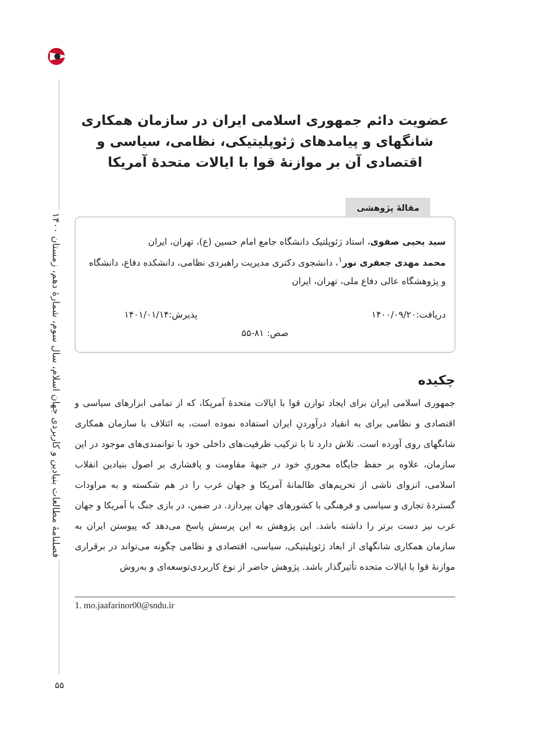فصلنامهٔ مطالعات بنیادین و کاربردی جهان اسلام، سال سوم، شمارهٔ دهم، زمستان ۱۴۰۰
۵۵
عضویت دائم جمهوری اسلامی ایران در سازمان همکاری شانگهای و پیامدهای ژئوپلیتیکی، نظامی، سیاسی و اقتصادی آن بر موازنهٔ قوا با ایالات متحدهٔ آمریکا
مقالهٔ پژوهشی
سید یحیی صفوی، استاد ژئوپلتیک دانشگاه جامع امام حسین (ع)، تهران، ایران
محمد مهدی جعفری نور<sup>۱</sup>، دانشجوی دکتری مدیریت راهبردی نظامی، دانشکده دفاع، دانشگاه و پژوهشگاه عالی دفاع ملی، تهران، ایران
دریافت:۱۴۰۰/۰۹/۲۰ پذیرش:۱۴۰۱/۰۱/۱۴
صص: ۸۱-۵۵
چکیده
جمهوری اسلامی ایران برای ایجاد توازن قوا با ایالات متحدهٔ آمریکا، که از تمامی ابزارهای سیاسی و اقتصادی و نظامی برای به انقیاد درآوردنِ ایران استفاده نموده است، به ائتلاف با سازمان همکاری شانگهای روی آورده است. تلاش دارد تا با ترکیب ظرفیت‌های داخلی خود با توانمندی‌های موجود در این سازمان، علاوه بر حفظ جایگاه محوریِ خود در جبههٔ مقاومت و پافشاری بر اصول بنیادین انقلاب اسلامی، انزوای ناشی از تحریم‌های ظالمانهٔ آمریکا و جهان غرب را در هم شکسته و به مراودات گستردهٔ تجاری و سیاسی و فرهنگی با کشورهای جهان بپردازد. در ضمن، در بازی جنگ با آمریکا و جهان غرب نیز دست برتر را داشته باشد. این پژوهش به این پرسش پاسخ می‌دهد که پیوستن ایران به سازمان همکاری شانگهای از ابعاد ژئوپلیتیکی، سیاسی، اقتصادی و نظامی چگونه می‌تواند در برقراری موازنهٔ قوا با ایالات متحده تأثیرگذار باشد. پژوهش حاضر از نوع کاربردی‌توسعه‌ای و به‌روش
1. mo.jaafarinor00@sndu.ir